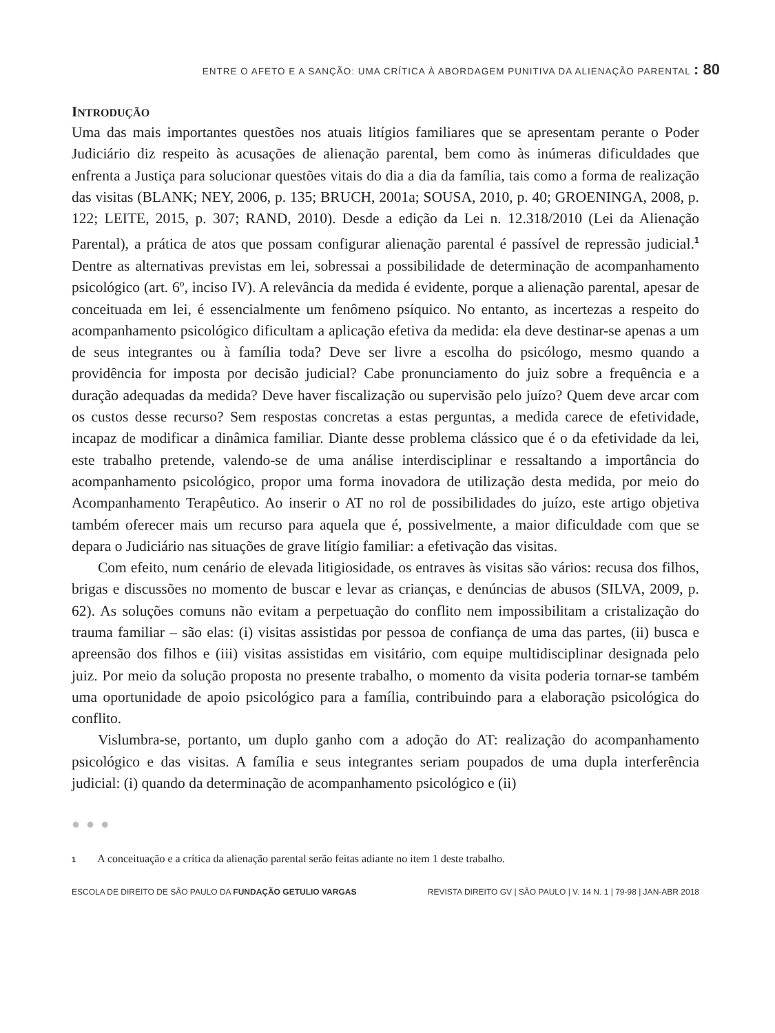ENTRE O AFETO E A SANÇÃO: UMA CRÍTICA À ABORDAGEM PUNITIVA DA ALIENAÇÃO PARENTAL : 80
INTRODUÇÃO
Uma das mais importantes questões nos atuais litígios familiares que se apresentam perante o Poder Judiciário diz respeito às acusações de alienação parental, bem como às inúmeras dificuldades que enfrenta a Justiça para solucionar questões vitais do dia a dia da família, tais como a forma de realização das visitas (BLANK; NEY, 2006, p. 135; BRUCH, 2001a; SOUSA, 2010, p. 40; GROENINGA, 2008, p. 122; LEITE, 2015, p. 307; RAND, 2010). Desde a edição da Lei n. 12.318/2010 (Lei da Alienação Parental), a prática de atos que possam configurar alienação parental é passível de repressão judicial.<sup>1</sup> Dentre as alternativas previstas em lei, sobressai a possibilidade de determinação de acompanhamento psicológico (art. 6º, inciso IV). A relevância da medida é evidente, porque a alienação parental, apesar de conceituada em lei, é essencialmente um fenômeno psíquico. No entanto, as incertezas a respeito do acompanhamento psicológico dificultam a aplicação efetiva da medida: ela deve destinar-se apenas a um de seus integrantes ou à família toda? Deve ser livre a escolha do psicólogo, mesmo quando a providência for imposta por decisão judicial? Cabe pronunciamento do juiz sobre a frequência e a duração adequadas da medida? Deve haver fiscalização ou supervisão pelo juízo? Quem deve arcar com os custos desse recurso? Sem respostas concretas a estas perguntas, a medida carece de efetividade, incapaz de modificar a dinâmica familiar. Diante desse problema clássico que é o da efetividade da lei, este trabalho pretende, valendo-se de uma análise interdisciplinar e ressaltando a importância do acompanhamento psicológico, propor uma forma inovadora de utilização desta medida, por meio do Acompanhamento Terapêutico. Ao inserir o AT no rol de possibilidades do juízo, este artigo objetiva também oferecer mais um recurso para aquela que é, possivelmente, a maior dificuldade com que se depara o Judiciário nas situações de grave litígio familiar: a efetivação das visitas.
Com efeito, num cenário de elevada litigiosidade, os entraves às visitas são vários: recusa dos filhos, brigas e discussões no momento de buscar e levar as crianças, e denúncias de abusos (SILVA, 2009, p. 62). As soluções comuns não evitam a perpetuação do conflito nem impossibilitam a cristalização do trauma familiar – são elas: (i) visitas assistidas por pessoa de confiança de uma das partes, (ii) busca e apreensão dos filhos e (iii) visitas assistidas em visitário, com equipe multidisciplinar designada pelo juiz. Por meio da solução proposta no presente trabalho, o momento da visita poderia tornar-se também uma oportunidade de apoio psicológico para a família, contribuindo para a elaboração psicológica do conflito.
Vislumbra-se, portanto, um duplo ganho com a adoção do AT: realização do acompanhamento psicológico e das visitas. A família e seus integrantes seriam poupados de uma dupla interferência judicial: (i) quando da determinação de acompanhamento psicológico e (ii)
● ● ●
1 A conceituação e a crítica da alienação parental serão feitas adiante no item 1 deste trabalho.
ESCOLA DE DIREITO DE SÃO PAULO DA FUNDAÇÃO GETULIO VARGAS
REVISTA DIREITO GV | SÃO PAULO | V. 14 N. 1 | 79-98 | JAN-ABR 2018